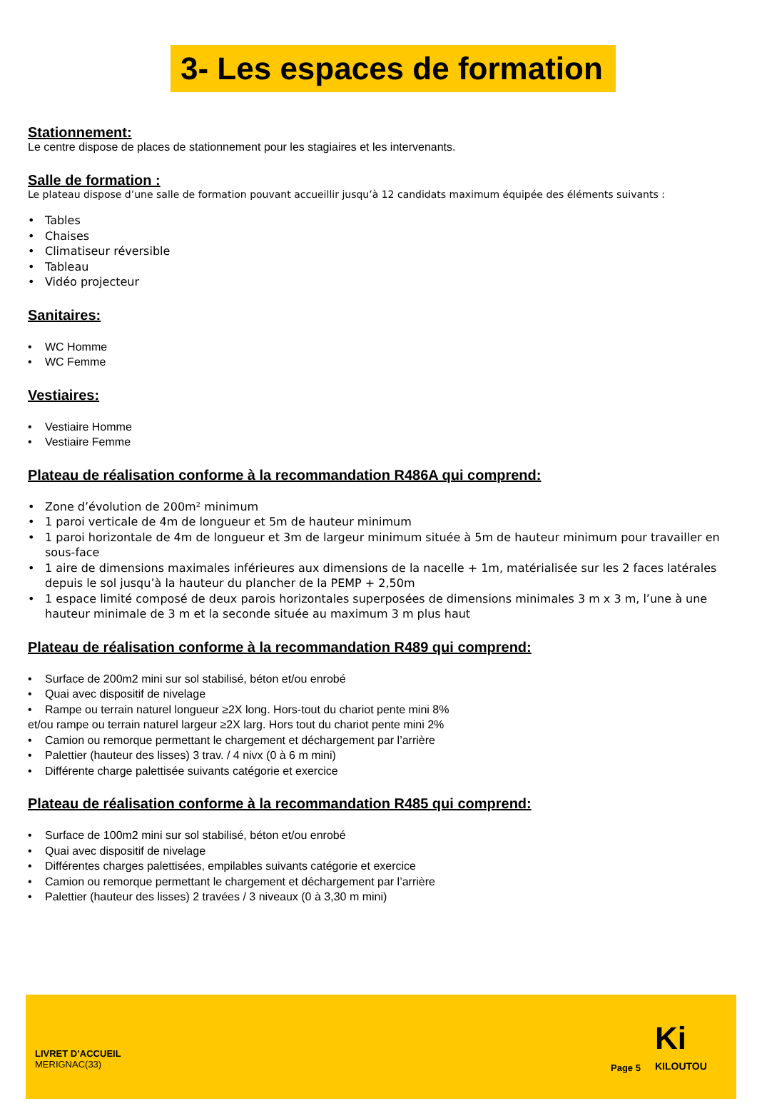3- Les espaces de formation
Stationnement:
Le centre dispose de places de stationnement pour les stagiaires et les intervenants.
Salle de formation :
Le plateau dispose d’une salle de formation pouvant accueillir jusqu’à 12 candidats maximum équipée des éléments suivants :
Tables
Chaises
Climatiseur réversible
Tableau
Vidéo projecteur
Sanitaires:
WC Homme
WC Femme
Vestiaires:
Vestiaire Homme
Vestiaire Femme
Plateau de réalisation conforme à la recommandation R486A qui comprend:
Zone d’évolution de 200m² minimum
1 paroi verticale de 4m de longueur et 5m de hauteur minimum
1 paroi horizontale de 4m de longueur et 3m de largeur minimum située à 5m de hauteur minimum pour travailler en sous-face
1 aire de dimensions maximales inférieures aux dimensions de la nacelle + 1m, matérialisée sur les 2 faces latérales depuis le sol jusqu’à la hauteur du plancher de la PEMP + 2,50m
1 espace limité composé de deux parois horizontales superposées de dimensions minimales 3 m x 3 m, l’une à une hauteur minimale de 3 m et la seconde située au maximum 3 m plus haut
Plateau de réalisation conforme à la recommandation R489 qui comprend:
Surface de 200m2 mini sur sol stabilisé, béton et/ou enrobé
Quai avec dispositif de nivelage
Rampe ou terrain naturel longueur ≥2X long. Hors-tout du chariot pente mini 8%
et/ou rampe ou terrain naturel largeur ≥2X larg. Hors tout du chariot pente mini 2%
Camion ou remorque permettant le chargement et déchargement par l’arrière
Palettier (hauteur des lisses) 3 trav. / 4 nivx (0 à 6 m mini)
Différente charge palettisée suivants catégorie et exercice
Plateau de réalisation conforme à la recommandation R485 qui comprend:
Surface de 100m2 mini sur sol stabilisé, béton et/ou enrobé
Quai avec dispositif de nivelage
Différentes charges palettisées, empilables suivants catégorie et exercice
Camion ou remorque permettant le chargement et déchargement par l’arrière
Palettier (hauteur des lisses) 2 travées / 3 niveaux (0 à 3,30 m mini)
LIVRET D’ACCUEIL
MERIGNAC(33)
Page 5
Ki
KILOUTOU